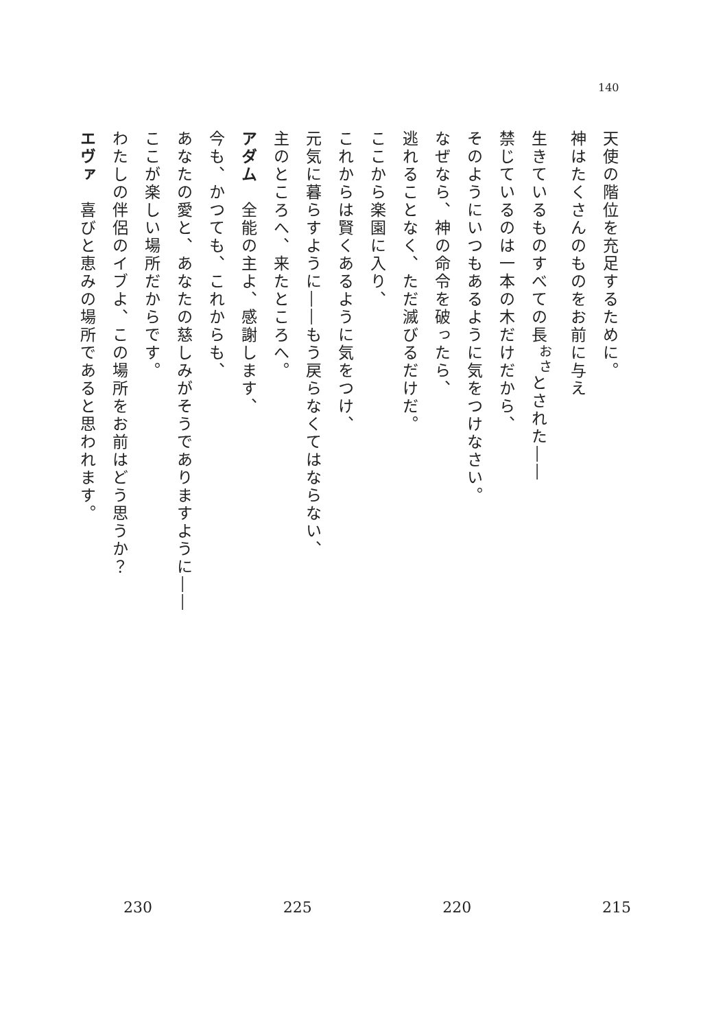140
天使の階位を充足するために。
神はたくさんのものをお前に与え
生きているものすべての長<sup>おさ</sup>とされた――
禁じているのは一本の木だけだから、
そのようにいつもあるように気をつけなさい。
なぜなら、神の命令を破ったら、
逃れることなく、ただ滅びるだけだ。
ここから楽園に入り、
これからは賢くあるように気をつけ、
元気に暮らすように――もう戻らなくてはならない、
主のところへ、来たところへ。
アダム　全能の主よ、感謝します、
今も、かつても、これからも、
あなたの愛と、あなたの慈しみがそうでありますように――
ここが楽しい場所だからです。
わたしの伴侶のイブよ、この場所をお前はどう思うか？
エヴァ　喜びと恵みの場所であると思われます。
230 225 220 215